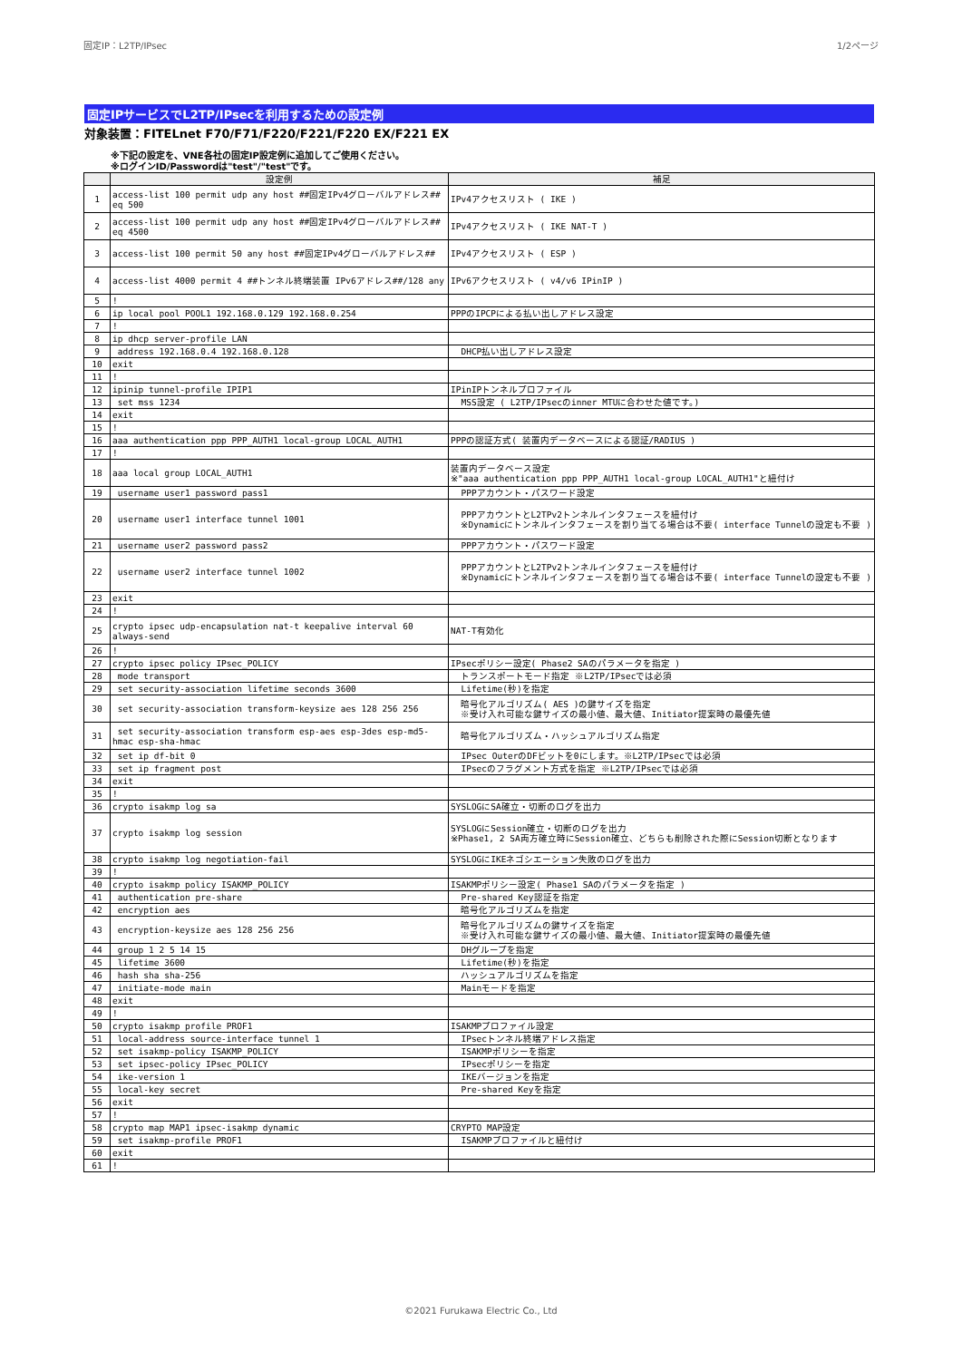固定IP：L2TP/IPsec 1/2ページ
固定IPサービスでL2TP/IPsecを利用するための設定例
対象装置：FITELnet F70/F71/F220/F221/F220 EX/F221 EX
※下記の設定を、VNE各社の固定IP設定例に追加してご使用ください。
※ログインID/Passwordは"test"/"test"です。
| | 設定例 | 補足 |
| --- | --- | --- |
| 1 | access-list 100 permit udp any host ##固定IPv4グローバルアドレス## eq 500 | IPv4アクセスリスト ( IKE ) |
| 2 | access-list 100 permit udp any host ##固定IPv4グローバルアドレス## eq 4500 | IPv4アクセスリスト ( IKE NAT-T ) |
| 3 | access-list 100 permit 50 any host ##固定IPv4グローバルアドレス## | IPv4アクセスリスト ( ESP ) |
| 4 | access-list 4000 permit 4 ##トンネル終端装置 IPv6アドレス##/128 any | IPv6アクセスリスト ( v4/v6 IPinIP ) |
| 5 | ! | |
| 6 | ip local pool POOL1 192.168.0.129 192.168.0.254 | PPPのIPCPによる払い出しアドレス設定 |
| 7 | ! | |
| 8 | ip dhcp server-profile LAN | |
| 9 | address 192.168.0.4 192.168.0.128 | DHCP払い出しアドレス設定 |
| 10 | exit | |
| 11 | ! | |
| 12 | ipinip tunnel-profile IPIP1 | IPinIPトンネルプロファイル |
| 13 | set mss 1234 | MSS設定 ( L2TP/IPsecのinner MTUに合わせた値です。) |
| 14 | exit | |
| 15 | ! | |
| 16 | aaa authentication ppp PPP_AUTH1 local-group LOCAL_AUTH1 | PPPの認証方式( 装置内データベースによる認証/RADIUS ) |
| 17 | ! | |
| 18 | aaa local group LOCAL_AUTH1 | 装置内データベース設定 ※"aaa authentication ppp PPP_AUTH1 local-group LOCAL_AUTH1"と紐付け |
| 19 | username user1 password pass1 | PPPアカウント・パスワード設定 |
| 20 | username user1 interface tunnel 1001 | PPPアカウントとL2TPv2トンネルインタフェースを紐付け ※Dynamicにトンネルインタフェースを割り当てる場合は不要( interface Tunnelの設定も不要 ) |
| 21 | username user2 password pass2 | PPPアカウント・パスワード設定 |
| 22 | username user2 interface tunnel 1002 | PPPアカウントとL2TPv2トンネルインタフェースを紐付け ※Dynamicにトンネルインタフェースを割り当てる場合は不要( interface Tunnelの設定も不要 ) |
| 23 | exit | |
| 24 | ! | |
| 25 | crypto ipsec udp-encapsulation nat-t keepalive interval 60 always-send | NAT-T有効化 |
| 26 | ! | |
| 27 | crypto ipsec policy IPsec_POLICY | IPsecポリシー設定( Phase2 SAのパラメータを指定 ) |
| 28 | mode transport | トランスポートモード指定 ※L2TP/IPsecでは必須 |
| 29 | set security-association lifetime seconds 3600 | Lifetime(秒)を指定 |
| 30 | set security-association transform-keysize aes 128 256 256 | 暗号化アルゴリズム( AES )の鍵サイズを指定 ※受け入れ可能な鍵サイズの最小値、最大値、Initiator提案時の最優先値 |
| 31 | set security-association transform esp-aes esp-3des esp-md5-hmac esp-sha-hmac | 暗号化アルゴリズム・ハッシュアルゴリズム指定 |
| 32 | set ip df-bit 0 | IPsec OuterのDFビットを0にします。※L2TP/IPsecでは必須 |
| 33 | set ip fragment post | IPsecのフラグメント方式を指定 ※L2TP/IPsecでは必須 |
| 34 | exit | |
| 35 | ! | |
| 36 | crypto isakmp log sa | SYSLOGにSA確立・切断のログを出力 |
| 37 | crypto isakmp log session | SYSLOGにSession確立・切断のログを出力 ※Phase1, 2 SA両方確立時にSession確立、どちらも削除された際にSession切断となります |
| 38 | crypto isakmp log negotiation-fail | SYSLOGにIKEネゴシエーション失敗のログを出力 |
| 39 | ! | |
| 40 | crypto isakmp policy ISAKMP_POLICY | ISAKMPポリシー設定( Phase1 SAのパラメータを指定 ) |
| 41 | authentication pre-share | Pre-shared Key認証を指定 |
| 42 | encryption aes | 暗号化アルゴリズムを指定 |
| 43 | encryption-keysize aes 128 256 256 | 暗号化アルゴリズムの鍵サイズを指定 ※受け入れ可能な鍵サイズの最小値、最大値、Initiator提案時の最優先値 |
| 44 | group 1 2 5 14 15 | DHグループを指定 |
| 45 | lifetime 3600 | Lifetime(秒)を指定 |
| 46 | hash sha sha-256 | ハッシュアルゴリズムを指定 |
| 47 | initiate-mode main | Mainモードを指定 |
| 48 | exit | |
| 49 | ! | |
| 50 | crypto isakmp profile PROF1 | ISAKMPプロファイル設定 |
| 51 | local-address source-interface tunnel 1 | IPsecトンネル終端アドレス指定 |
| 52 | set isakmp-policy ISAKMP_POLICY | ISAKMPポリシーを指定 |
| 53 | set ipsec-policy IPsec_POLICY | IPsecポリシーを指定 |
| 54 | ike-version 1 | IKEバージョンを指定 |
| 55 | local-key secret | Pre-shared Keyを指定 |
| 56 | exit | |
| 57 | ! | |
| 58 | crypto map MAP1 ipsec-isakmp dynamic | CRYPTO MAP設定 |
| 59 | set isakmp-profile PROF1 | ISAKMPプロファイルと紐付け |
| 60 | exit | |
| 61 | ! | |
©2021 Furukawa Electric Co., Ltd